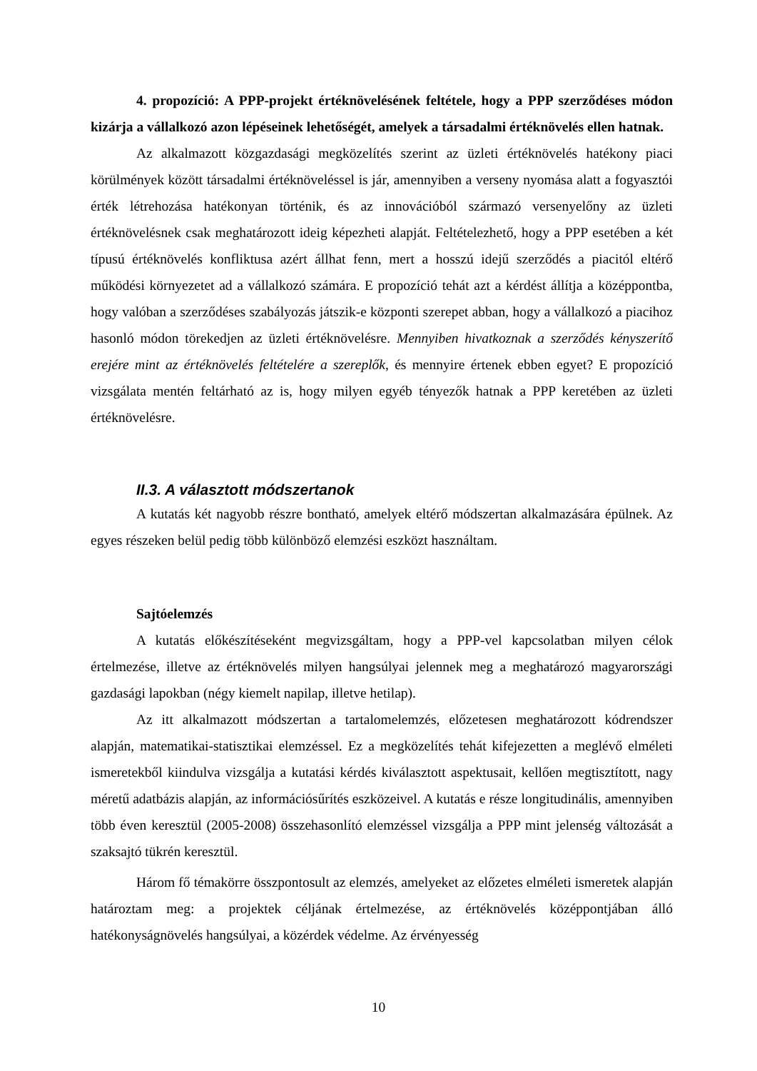4. propozíció: A PPP-projekt értéknövelésének feltétele, hogy a PPP szerződéses módon kizárja a vállalkozó azon lépéseinek lehetőségét, amelyek a társadalmi értéknövelés ellen hatnak.
Az alkalmazott közgazdasági megközelítés szerint az üzleti értéknövelés hatékony piaci körülmények között társadalmi értéknöveléssel is jár, amennyiben a verseny nyomása alatt a fogyasztói érték létrehozása hatékonyan történik, és az innovációból származó versenyelőny az üzleti értéknövelésnek csak meghatározott ideig képezheti alapját. Feltételezhető, hogy a PPP esetében a két típusú értéknövelés konfliktusa azért állhat fenn, mert a hosszú idejű szerződés a piacitól eltérő működési környezetet ad a vállalkozó számára. E propozíció tehát azt a kérdést állítja a középpontba, hogy valóban a szerződéses szabályozás játszik-e központi szerepet abban, hogy a vállalkozó a piacihoz hasonló módon törekedjen az üzleti értéknövelésre. Mennyiben hivatkoznak a szerződés kényszerítő erejére mint az értéknövelés feltételére a szereplők, és mennyire értenek ebben egyet? E propozíció vizsgálata mentén feltárható az is, hogy milyen egyéb tényezők hatnak a PPP keretében az üzleti értéknövelésre.
II.3. A választott módszertanok
A kutatás két nagyobb részre bontható, amelyek eltérő módszertan alkalmazására épülnek. Az egyes részeken belül pedig több különböző elemzési eszközt használtam.
Sajtóelemzés
A kutatás előkészítéseként megvizsgáltam, hogy a PPP-vel kapcsolatban milyen célok értelmezése, illetve az értéknövelés milyen hangsúlyai jelennek meg a meghatározó magyarországi gazdasági lapokban (négy kiemelt napilap, illetve hetilap).
Az itt alkalmazott módszertan a tartalomelemzés, előzetesen meghatározott kódrendszer alapján, matematikai-statisztikai elemzéssel. Ez a megközelítés tehát kifejezetten a meglévő elméleti ismeretekből kiindulva vizsgálja a kutatási kérdés kiválasztott aspektusait, kellően megtisztított, nagy méretű adatbázis alapján, az információsűrítés eszközeivel. A kutatás e része longitudinális, amennyiben több éven keresztül (2005-2008) összehasonlító elemzéssel vizsgálja a PPP mint jelenség változását a szaksajtó tükrén keresztül.
Három fő témakörre összpontosult az elemzés, amelyeket az előzetes elméleti ismeretek alapján határoztam meg: a projektek céljának értelmezése, az értéknövelés középpontjában álló hatékonyságnövelés hangsúlyai, a közérdek védelme. Az érvényesség
10